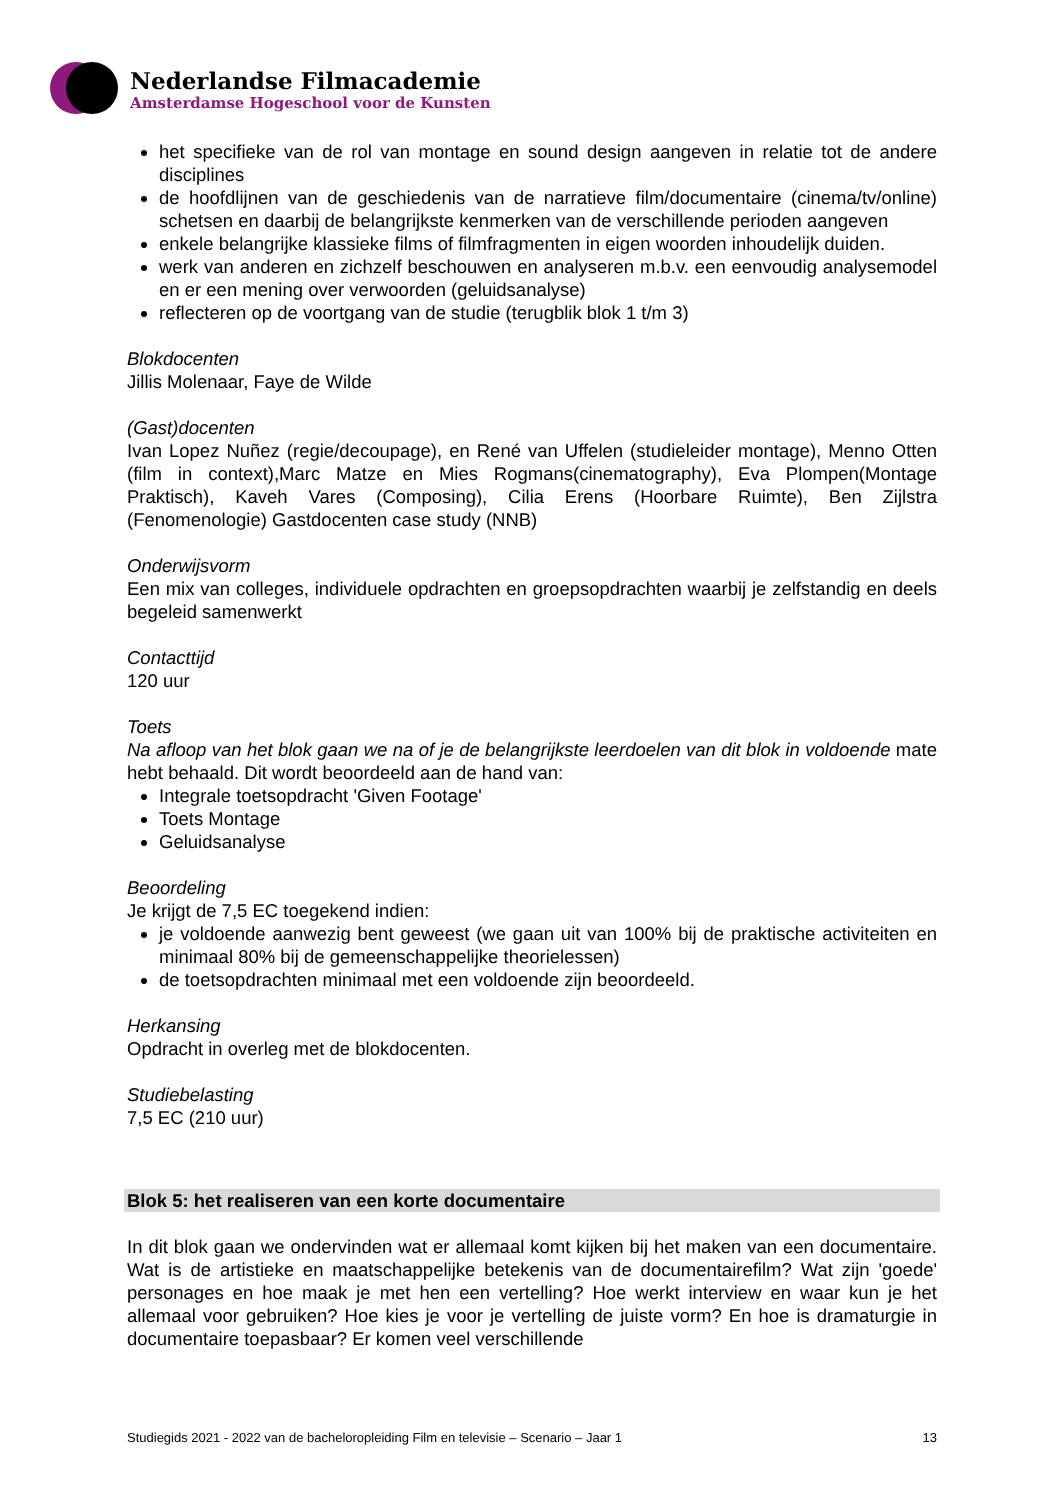Nederlandse Filmacademie
Amsterdamse Hogeschool voor de Kunsten
het specifieke van de rol van montage en sound design aangeven in relatie tot de andere disciplines
de hoofdlijnen van de geschiedenis van de narratieve film/documentaire (cinema/tv/online) schetsen en daarbij de belangrijkste kenmerken van de verschillende perioden aangeven
enkele belangrijke klassieke films of filmfragmenten in eigen woorden inhoudelijk duiden.
werk van anderen en zichzelf beschouwen en analyseren m.b.v. een eenvoudig analysemodel en er een mening over verwoorden (geluidsanalyse)
reflecteren op de voortgang van de studie (terugblik blok 1 t/m 3)
Blokdocenten
Jillis Molenaar, Faye de Wilde
(Gast)docenten
Ivan Lopez Nuñez (regie/decoupage), en René van Uffelen (studieleider montage), Menno Otten (film in context),Marc Matze en Mies Rogmans(cinematography), Eva Plompen(Montage Praktisch), Kaveh Vares (Composing), Cilia Erens (Hoorbare Ruimte), Ben Zijlstra (Fenomenologie) Gastdocenten case study (NNB)
Onderwijsvorm
Een mix van colleges, individuele opdrachten en groepsopdrachten waarbij je zelfstandig en deels begeleid samenwerkt
Contacttijd
120 uur
Toets
Na afloop van het blok gaan we na of je de belangrijkste leerdoelen van dit blok in voldoende mate hebt behaald. Dit wordt beoordeeld aan de hand van:
Integrale toetsopdracht 'Given Footage'
Toets Montage
Geluidsanalyse
Beoordeling
Je krijgt de 7,5 EC toegekend indien:
je voldoende aanwezig bent geweest (we gaan uit van 100% bij de praktische activiteiten en minimaal 80% bij de gemeenschappelijke theorielessen)
de toetsopdrachten minimaal met een voldoende zijn beoordeeld.
Herkansing
Opdracht in overleg met de blokdocenten.
Studiebelasting
7,5 EC (210 uur)
Blok 5: het realiseren van een korte documentaire
In dit blok gaan we ondervinden wat er allemaal komt kijken bij het maken van een documentaire. Wat is de artistieke en maatschappelijke betekenis van de documentairefilm? Wat zijn 'goede' personages en hoe maak je met hen een vertelling? Hoe werkt interview en waar kun je het allemaal voor gebruiken? Hoe kies je voor je vertelling de juiste vorm? En hoe is dramaturgie in documentaire toepasbaar? Er komen veel verschillende
Studiegids 2021 - 2022 van de bacheloropleiding Film en televisie – Scenario – Jaar 1 13